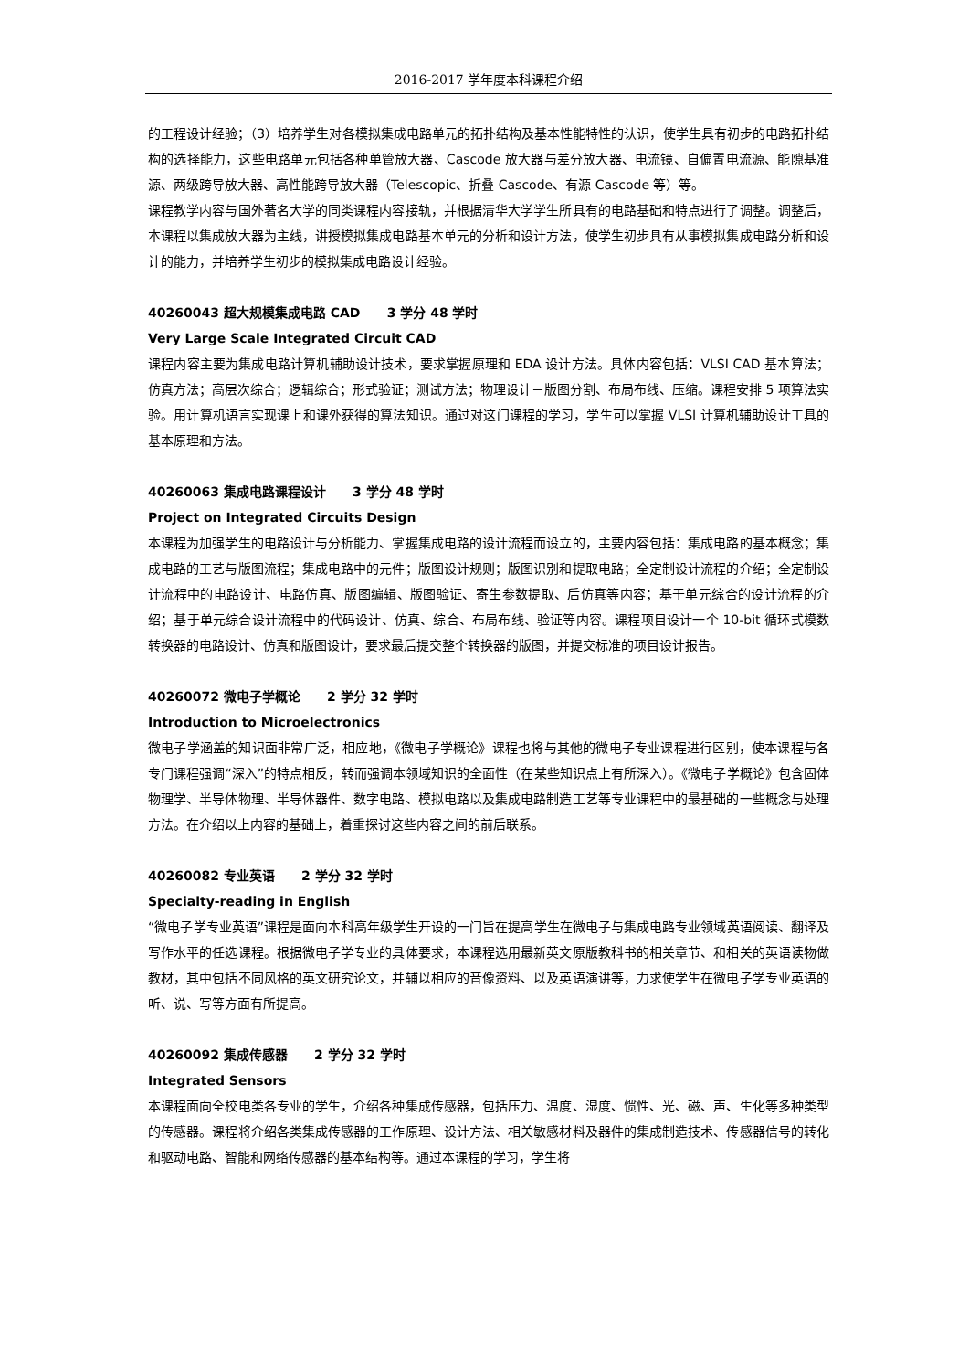2016-2017 学年度本科课程介绍
的工程设计经验；（3）培养学生对各模拟集成电路单元的拓扑结构及基本性能特性的认识，使学生具有初步的电路拓扑结构的选择能力，这些电路单元包括各种单管放大器、Cascode 放大器与差分放大器、电流镜、自偏置电流源、能隙基准源、两级跨导放大器、高性能跨导放大器（Telescopic、折叠 Cascode、有源 Cascode 等）等。
课程教学内容与国外著名大学的同类课程内容接轨，并根据清华大学学生所具有的电路基础和特点进行了调整。调整后，本课程以集成放大器为主线，讲授模拟集成电路基本单元的分析和设计方法，使学生初步具有从事模拟集成电路分析和设计的能力，并培养学生初步的模拟集成电路设计经验。
40260043 超大规模集成电路 CAD 3 学分 48 学时
Very Large Scale Integrated Circuit CAD
课程内容主要为集成电路计算机辅助设计技术，要求掌握原理和 EDA 设计方法。具体内容包括：VLSI CAD 基本算法；仿真方法；高层次综合；逻辑综合；形式验证；测试方法；物理设计－版图分割、布局布线、压缩。课程安排 5 项算法实验。用计算机语言实现课上和课外获得的算法知识。通过对这门课程的学习，学生可以掌握 VLSI 计算机辅助设计工具的基本原理和方法。
40260063 集成电路课程设计 3 学分 48 学时
Project on Integrated Circuits Design
本课程为加强学生的电路设计与分析能力、掌握集成电路的设计流程而设立的，主要内容包括：集成电路的基本概念；集成电路的工艺与版图流程；集成电路中的元件；版图设计规则；版图识别和提取电路；全定制设计流程的介绍；全定制设计流程中的电路设计、电路仿真、版图编辑、版图验证、寄生参数提取、后仿真等内容；基于单元综合的设计流程的介绍；基于单元综合设计流程中的代码设计、仿真、综合、布局布线、验证等内容。课程项目设计一个 10-bit 循环式模数转换器的电路设计、仿真和版图设计，要求最后提交整个转换器的版图，并提交标准的项目设计报告。
40260072 微电子学概论 2 学分 32 学时
Introduction to Microelectronics
微电子学涵盖的知识面非常广泛，相应地，《微电子学概论》课程也将与其他的微电子专业课程进行区别，使本课程与各专门课程强调“深入”的特点相反，转而强调本领域知识的全面性（在某些知识点上有所深入）。《微电子学概论》包含固体物理学、半导体物理、半导体器件、数字电路、模拟电路以及集成电路制造工艺等专业课程中的最基础的一些概念与处理方法。在介绍以上内容的基础上，着重探讨这些内容之间的前后联系。
40260082 专业英语 2 学分 32 学时
Specialty-reading in English
“微电子学专业英语”课程是面向本科高年级学生开设的一门旨在提高学生在微电子与集成电路专业领域英语阅读、翻译及写作水平的任选课程。根据微电子学专业的具体要求，本课程选用最新英文原版教科书的相关章节、和相关的英语读物做教材，其中包括不同风格的英文研究论文，并辅以相应的音像资料、以及英语演讲等，力求使学生在微电子学专业英语的听、说、写等方面有所提高。
40260092 集成传感器 2 学分 32 学时
Integrated Sensors
本课程面向全校电类各专业的学生，介绍各种集成传感器，包括压力、温度、湿度、惯性、光、磁、声、生化等多种类型的传感器。课程将介绍各类集成传感器的工作原理、设计方法、相关敏感材料及器件的集成制造技术、传感器信号的转化和驱动电路、智能和网络传感器的基本结构等。通过本课程的学习，学生将